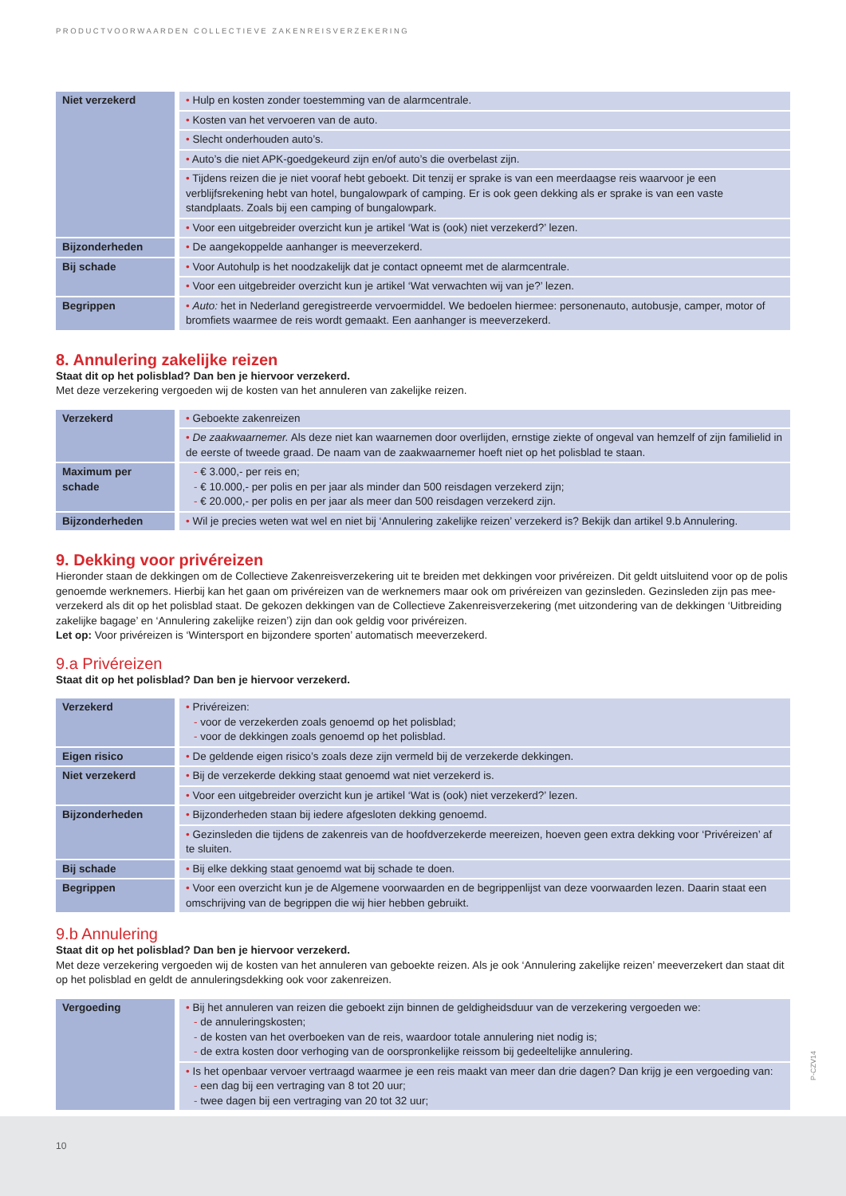PRODUCTVOORWAARDEN COLLECTIEVE ZAKENREISVERZEKERING
| Niet verzekerd | • Hulp en kosten zonder toestemming van de alarmcentrale. |
| | • Kosten van het vervoeren van de auto. |
| | • Slecht onderhouden auto’s. |
| | • Auto’s die niet APK-goedgekeurd zijn en/of auto’s die overbelast zijn. |
| | • Tijdens reizen die je niet vooraf hebt geboekt. Dit tenzij er sprake is van een meerdaagse reis waarvoor je een verblijfsrekening hebt van hotel, bungalowpark of camping. Er is ook geen dekking als er sprake is van een vaste standplaats. Zoals bij een camping of bungalowpark. |
| | • Voor een uitgebreider overzicht kun je artikel ‘Wat is (ook) niet verzekerd?’ lezen. |
| Bijzonderheden | • De aangekoppelde aanhanger is meeverzekerd. |
| Bij schade | • Voor Autohulp is het noodzakelijk dat je contact opneemt met de alarmcentrale. |
| | • Voor een uitgebreider overzicht kun je artikel ‘Wat verwachten wij van je?’ lezen. |
| Begrippen | • Auto: het in Nederland geregistreerde vervoermiddel. We bedoelen hiermee: personenauto, autobusje, camper, motor of bromfiets waarmee de reis wordt gemaakt. Een aanhanger is meeverzekerd. |
8. Annulering zakelijke reizen
Staat dit op het polisblad? Dan ben je hiervoor verzekerd.
Met deze verzekering vergoeden wij de kosten van het annuleren van zakelijke reizen.
| Verzekerd | • Geboekte zakenreizen |
| | • De zaakwaarnemer. Als deze niet kan waarnemen door overlijden, ernstige ziekte of ongeval van hemzelf of zijn familielid in de eerste of tweede graad. De naam van de zaakwaarnemer hoeft niet op het polisblad te staan. |
| Maximum per schade | - € 3.000,- per reis en; - € 10.000,- per polis en per jaar als minder dan 500 reisdagen verzekerd zijn; - € 20.000,- per polis en per jaar als meer dan 500 reisdagen verzekerd zijn. |
| Bijzonderheden | • Wil je precies weten wat wel en niet bij ‘Annulering zakelijke reizen’ verzekerd is? Bekijk dan artikel 9.b Annulering. |
9. Dekking voor privéreizen
Hieronder staan de dekkingen om de Collectieve Zakenreisverzekering uit te breiden met dekkingen voor privéreizen. Dit geldt uitsluitend voor op de polis genoemde werknemers. Hierbij kan het gaan om privéreizen van de werknemers maar ook om privéreizen van gezinsleden. Gezinsleden zijn pas mee-verzekerd als dit op het polisblad staat. De gekozen dekkingen van de Collectieve Zakenreisverzekering (met uitzondering van de dekkingen ‘Uitbreiding zakelijke bagage’ en ‘Annulering zakelijke reizen’) zijn dan ook geldig voor privéreizen.
Let op: Voor privéreizen is ‘Wintersport en bijzondere sporten’ automatisch meeverzekerd.
9.a Privéreizen
Staat dit op het polisblad? Dan ben je hiervoor verzekerd.
| Verzekerd | • Privéreizen: - voor de verzekerden zoals genoemd op het polisblad; - voor de dekkingen zoals genoemd op het polisblad. |
| Eigen risico | • De geldende eigen risico’s zoals deze zijn vermeld bij de verzekerde dekkingen. |
| Niet verzekerd | • Bij de verzekerde dekking staat genoemd wat niet verzekerd is. |
| | • Voor een uitgebreider overzicht kun je artikel ‘Wat is (ook) niet verzekerd?’ lezen. |
| Bijzonderheden | • Bijzonderheden staan bij iedere afgesloten dekking genoemd. |
| | • Gezinsleden die tijdens de zakenreis van de hoofdverzekerde meereizen, hoeven geen extra dekking voor ‘Privéreizen’ af te sluiten. |
| Bij schade | • Bij elke dekking staat genoemd wat bij schade te doen. |
| Begrippen | • Voor een overzicht kun je de Algemene voorwaarden en de begrippenlijst van deze voorwaarden lezen. Daarin staat een omschrijving van de begrippen die wij hier hebben gebruikt. |
9.b Annulering
Staat dit op het polisblad? Dan ben je hiervoor verzekerd.
Met deze verzekering vergoeden wij de kosten van het annuleren van geboekte reizen. Als je ook ‘Annulering zakelijke reizen’ meeverzekert dan staat dit op het polisblad en geldt de annuleringsdekking ook voor zakenreizen.
| Vergoeding | • Bij het annuleren van reizen die geboekt zijn binnen de geldigheidsduur van de verzekering vergoeden we: - de annuleringskosten; - de kosten van het overboeken van de reis, waardoor totale annulering niet nodig is; - de extra kosten door verhoging van de oorspronkelijke reissom bij gedeeltelijke annulering. |
| | • Is het openbaar vervoer vertraagd waarmee je een reis maakt van meer dan drie dagen? Dan krijg je een vergoeding van: - een dag bij een vertraging van 8 tot 20 uur; - twee dagen bij een vertraging van 20 tot 32 uur; |
P-CZV14
10